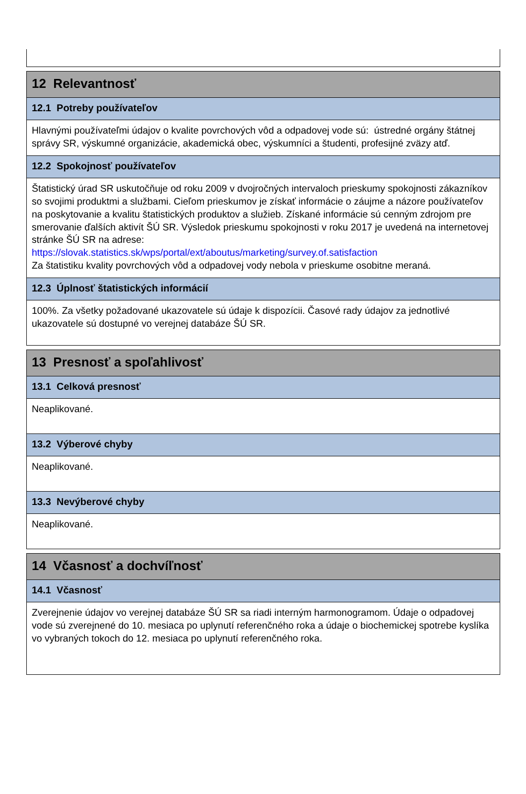12 Relevantnosť
12.1 Potreby používateľov
Hlavnými používateľmi údajov o kvalite povrchových vôd a odpadovej vode sú: ústredné orgány štátnej správy SR, výskumné organizácie, akademická obec, výskumníci a študenti, profesijné zväzy atď.
12.2 Spokojnosť používateľov
Štatistický úrad SR uskutočňuje od roku 2009 v dvojročných intervaloch prieskumy spokojnosti zákazníkov so svojimi produktmi a službami. Cieľom prieskumov je získať informácie o záujme a názore používateľov na poskytovanie a kvalitu štatistických produktov a služieb. Získané informácie sú cenným zdrojom pre smerovanie ďalších aktivít ŠÚ SR. Výsledok prieskumu spokojnosti v roku 2017 je uvedená na internetovej stránke ŠÚ SR na adrese:
https://slovak.statistics.sk/wps/portal/ext/aboutus/marketing/survey.of.satisfaction
Za štatistiku kvality povrchových vôd a odpadovej vody nebola v prieskume osobitne meraná.
12.3 Úplnosť štatistických informácií
100%. Za všetky požadované ukazovatele sú údaje k dispozícii. Časové rady údajov za jednotlivé ukazovatele sú dostupné vo verejnej databáze ŠÚ SR.
13 Presnosť a spoľahlivosť
13.1 Celková presnosť
Neaplikované.
13.2 Výberové chyby
Neaplikované.
13.3 Nevýberové chyby
Neaplikované.
14 Včasnosť a dochvíľnosť
14.1 Včasnosť
Zverejnenie údajov vo verejnej databáze ŠÚ SR sa riadi interným harmonogramom. Údaje o odpadovej vode sú zverejnené do 10. mesiaca po uplynutí referenčného roka a údaje o biochemickej spotrebe kyslíka vo vybraných tokoch do 12. mesiaca po uplynutí referenčného roka.